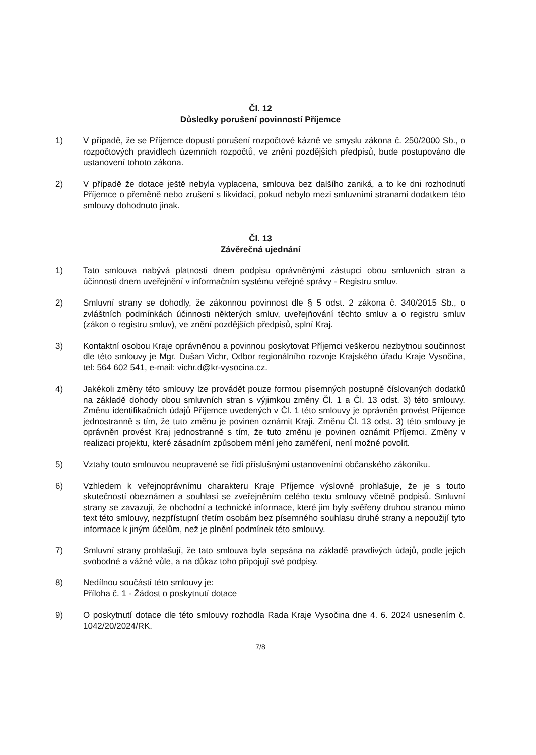Čl. 12
Důsledky porušení povinností Příjemce
1) V případě, že se Příjemce dopustí porušení rozpočtové kázně ve smyslu zákona č. 250/2000 Sb., o rozpočtových pravidlech územních rozpočtů, ve znění pozdějších předpisů, bude postupováno dle ustanovení tohoto zákona.
2) V případě že dotace ještě nebyla vyplacena, smlouva bez dalšího zaniká, a to ke dni rozhodnutí Příjemce o přeměně nebo zrušení s likvidací, pokud nebylo mezi smluvními stranami dodatkem této smlouvy dohodnuto jinak.
Čl. 13
Závěrečná ujednání
1) Tato smlouva nabývá platnosti dnem podpisu oprávněnými zástupci obou smluvních stran a účinnosti dnem uveřejnění v informačním systému veřejné správy - Registru smluv.
2) Smluvní strany se dohodly, že zákonnou povinnost dle § 5 odst. 2 zákona č. 340/2015 Sb., o zvláštních podmínkách účinnosti některých smluv, uveřejňování těchto smluv a o registru smluv (zákon o registru smluv), ve znění pozdějších předpisů, splní Kraj.
3) Kontaktní osobou Kraje oprávněnou a povinnou poskytovat Příjemci veškerou nezbytnou součinnost dle této smlouvy je Mgr. Dušan Vichr, Odbor regionálního rozvoje Krajského úřadu Kraje Vysočina, tel: 564 602 541, e-mail: vichr.d@kr-vysocina.cz.
4) Jakékoli změny této smlouvy lze provádět pouze formou písemných postupně číslovaných dodatků na základě dohody obou smluvních stran s výjimkou změny Čl. 1 a Čl. 13 odst. 3) této smlouvy. Změnu identifikačních údajů Příjemce uvedených v Čl. 1 této smlouvy je oprávněn provést Příjemce jednostranně s tím, že tuto změnu je povinen oznámit Kraji. Změnu Čl. 13 odst. 3) této smlouvy je oprávněn provést Kraj jednostranně s tím, že tuto změnu je povinen oznámit Příjemci. Změny v realizaci projektu, které zásadním způsobem mění jeho zaměření, není možné povolit.
5) Vztahy touto smlouvou neupravené se řídí příslušnými ustanoveními občanského zákoníku.
6) Vzhledem k veřejnoprávnímu charakteru Kraje Příjemce výslovně prohlašuje, že je s touto skutečností obeznámen a souhlasí se zveřejněním celého textu smlouvy včetně podpisů. Smluvní strany se zavazují, že obchodní a technické informace, které jim byly svěřeny druhou stranou mimo text této smlouvy, nezpřístupní třetím osobám bez písemného souhlasu druhé strany a nepoužijí tyto informace k jiným účelům, než je plnění podmínek této smlouvy.
7) Smluvní strany prohlašují, že tato smlouva byla sepsána na základě pravdivých údajů, podle jejich svobodné a vážné vůle, a na důkaz toho připojují své podpisy.
8) Nedílnou součástí této smlouvy je:
Příloha č. 1 - Žádost o poskytnutí dotace
9) O poskytnutí dotace dle této smlouvy rozhodla Rada Kraje Vysočina dne 4. 6. 2024 usnesením č. 1042/20/2024/RK.
7/8